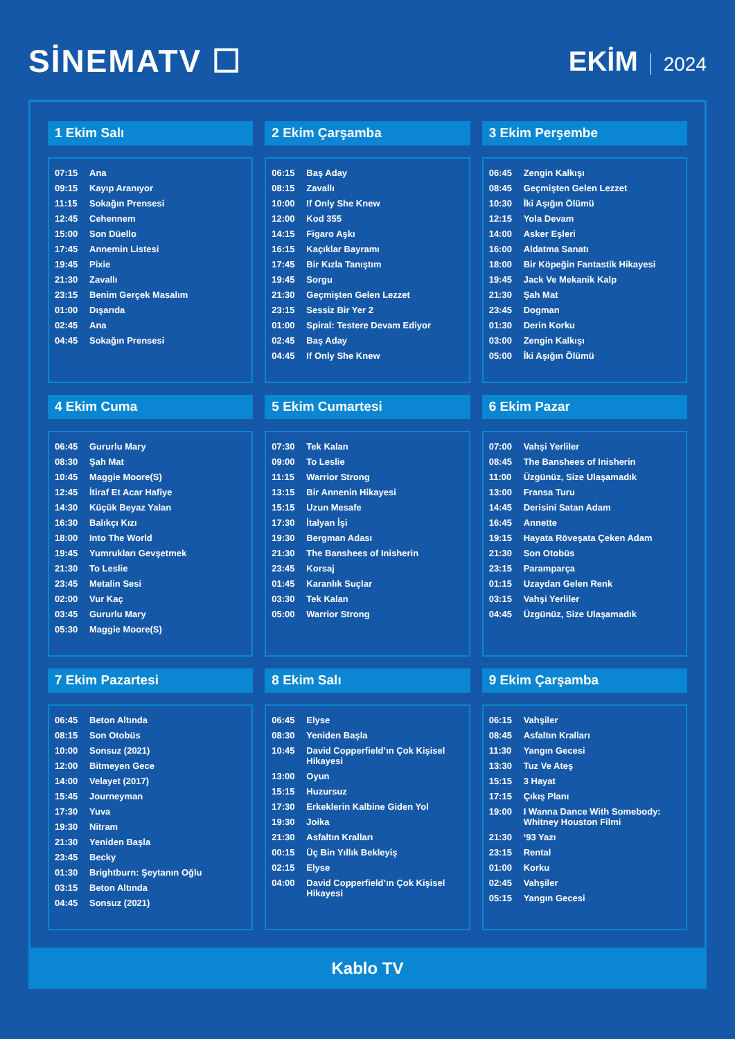SİNEMATV ☐
EKİM 2024
1 Ekim Salı
| 07:15 | Ana |
| 09:15 | Kayıp Aranıyor |
| 11:15 | Sokağın Prensesi |
| 12:45 | Cehennem |
| 15:00 | Son Düello |
| 17:45 | Annemin Listesi |
| 19:45 | Pixie |
| 21:30 | Zavallı |
| 23:15 | Benim Gerçek Masalım |
| 01:00 | Dışarıda |
| 02:45 | Ana |
| 04:45 | Sokağın Prensesi |
2 Ekim Çarşamba
| 06:15 | Baş Aday |
| 08:15 | Zavallı |
| 10:00 | If Only She Knew |
| 12:00 | Kod 355 |
| 14:15 | Figaro Aşkı |
| 16:15 | Kaçıklar Bayramı |
| 17:45 | Bir Kızla Tanıştım |
| 19:45 | Sorgu |
| 21:30 | Geçmişten Gelen Lezzet |
| 23:15 | Sessiz Bir Yer 2 |
| 01:00 | Spiral: Testere Devam Ediyor |
| 02:45 | Baş Aday |
| 04:45 | If Only She Knew |
3 Ekim Perşembe
| 06:45 | Zengin Kalkışı |
| 08:45 | Geçmişten Gelen Lezzet |
| 10:30 | İki Aşığın Ölümü |
| 12:15 | Yola Devam |
| 14:00 | Asker Eşleri |
| 16:00 | Aldatma Sanatı |
| 18:00 | Bir Köpeğin Fantastik Hikayesi |
| 19:45 | Jack Ve Mekanik Kalp |
| 21:30 | Şah Mat |
| 23:45 | Dogman |
| 01:30 | Derin Korku |
| 03:00 | Zengin Kalkışı |
| 05:00 | İki Aşığın Ölümü |
4 Ekim Cuma
| 06:45 | Gururlu Mary |
| 08:30 | Şah Mat |
| 10:45 | Maggie Moore(S) |
| 12:45 | İtiraf Et Acar Hafiye |
| 14:30 | Küçük Beyaz Yalan |
| 16:30 | Balıkçı Kızı |
| 18:00 | Into The World |
| 19:45 | Yumrukları Gevşetmek |
| 21:30 | To Leslie |
| 23:45 | Metalin Sesi |
| 02:00 | Vur Kaç |
| 03:45 | Gururlu Mary |
| 05:30 | Maggie Moore(S) |
5 Ekim Cumartesi
| 07:30 | Tek Kalan |
| 09:00 | To Leslie |
| 11:15 | Warrior Strong |
| 13:15 | Bir Annenin Hikayesi |
| 15:15 | Uzun Mesafe |
| 17:30 | İtalyan İşi |
| 19:30 | Bergman Adası |
| 21:30 | The Banshees of Inisherin |
| 23:45 | Korsaj |
| 01:45 | Karanlık Suçlar |
| 03:30 | Tek Kalan |
| 05:00 | Warrior Strong |
6 Ekim Pazar
| 07:00 | Vahşi Yerliler |
| 08:45 | The Banshees of Inisherin |
| 11:00 | Üzgünüz, Size Ulaşamadık |
| 13:00 | Fransa Turu |
| 14:45 | Derisini Satan Adam |
| 16:45 | Annette |
| 19:15 | Hayata Röveşata Çeken Adam |
| 21:30 | Son Otobüs |
| 23:15 | Paramparça |
| 01:15 | Uzaydan Gelen Renk |
| 03:15 | Vahşi Yerliler |
| 04:45 | Üzgünüz, Size Ulaşamadık |
7 Ekim Pazartesi
| 06:45 | Beton Altında |
| 08:15 | Son Otobüs |
| 10:00 | Sonsuz (2021) |
| 12:00 | Bitmeyen Gece |
| 14:00 | Velayet (2017) |
| 15:45 | Journeyman |
| 17:30 | Yuva |
| 19:30 | Nitram |
| 21:30 | Yeniden Başla |
| 23:45 | Becky |
| 01:30 | Brightburn: Şeytanın Oğlu |
| 03:15 | Beton Altında |
| 04:45 | Sonsuz (2021) |
8 Ekim Salı
| 06:45 | Elyse |
| 08:30 | Yeniden Başla |
| 10:45 | David Copperfield’ın Çok Kişisel Hikayesi |
| 13:00 | Oyun |
| 15:15 | Huzursuz |
| 17:30 | Erkeklerin Kalbine Giden Yol |
| 19:30 | Joika |
| 21:30 | Asfaltın Kralları |
| 00:15 | Üç Bin Yıllık Bekleyiş |
| 02:15 | Elyse |
| 04:00 | David Copperfield’ın Çok Kişisel Hikayesi |
9 Ekim Çarşamba
| 06:15 | Vahşiler |
| 08:45 | Asfaltın Kralları |
| 11:30 | Yangın Gecesi |
| 13:30 | Tuz Ve Ateş |
| 15:15 | 3 Hayat |
| 17:15 | Çıkış Planı |
| 19:00 | I Wanna Dance With Somebody: Whitney Houston Filmi |
| 21:30 | ‘93 Yazı |
| 23:15 | Rental |
| 01:00 | Korku |
| 02:45 | Vahşiler |
| 05:15 | Yangın Gecesi |
Kablo TV